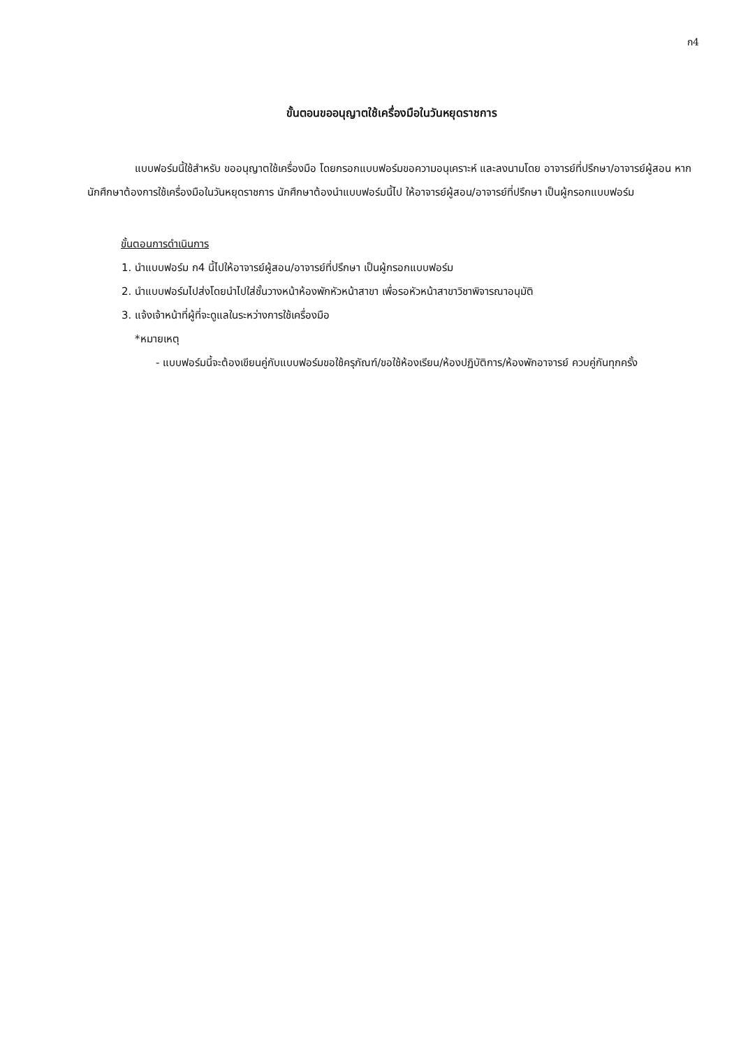ก4
ขั้นตอนขออนุญาตใช้เครื่องมือในวันหยุดราชการ
แบบฟอร์มนี้ใช้สำหรับ ขออนุญาตใช้เครื่องมือ โดยกรอกแบบฟอร์มขอความอนุเคราะห์ และลงนามโดย อาจารย์ที่ปรึกษา/อาจารย์ผู้สอน หากนักศึกษาต้องการใช้เครื่องมือในวันหยุดราชการ นักศึกษาต้องนำแบบฟอร์มนี้ไป ให้อาจารย์ผู้สอน/อาจารย์ที่ปรึกษา เป็นผู้กรอกแบบฟอร์ม
ขั้นตอนการดำเนินการ
1. นำแบบฟอร์ม ก4 นี้ไปให้อาจารย์ผู้สอน/อาจารย์ที่ปรึกษา เป็นผู้กรอกแบบฟอร์ม
2. นำแบบฟอร์มไปส่งโดยนำไปใส่ชั้นวางหน้าห้องพักหัวหน้าสาขา เพื่อรอหัวหน้าสาขาวิชาพิจารณาอนุมัติ
3. แจ้งเจ้าหน้าที่ผู้ที่จะดูแลในระหว่างการใช้เครื่องมือ
*หมายเหตุ
- แบบฟอร์มนี้จะต้องเขียนคู่กับแบบฟอร์มขอใช้ครุภัณฑ์/ขอใช้ห้องเรียน/ห้องปฏิบัติการ/ห้องพักอาจารย์ ควบคู่กันทุกครั้ง